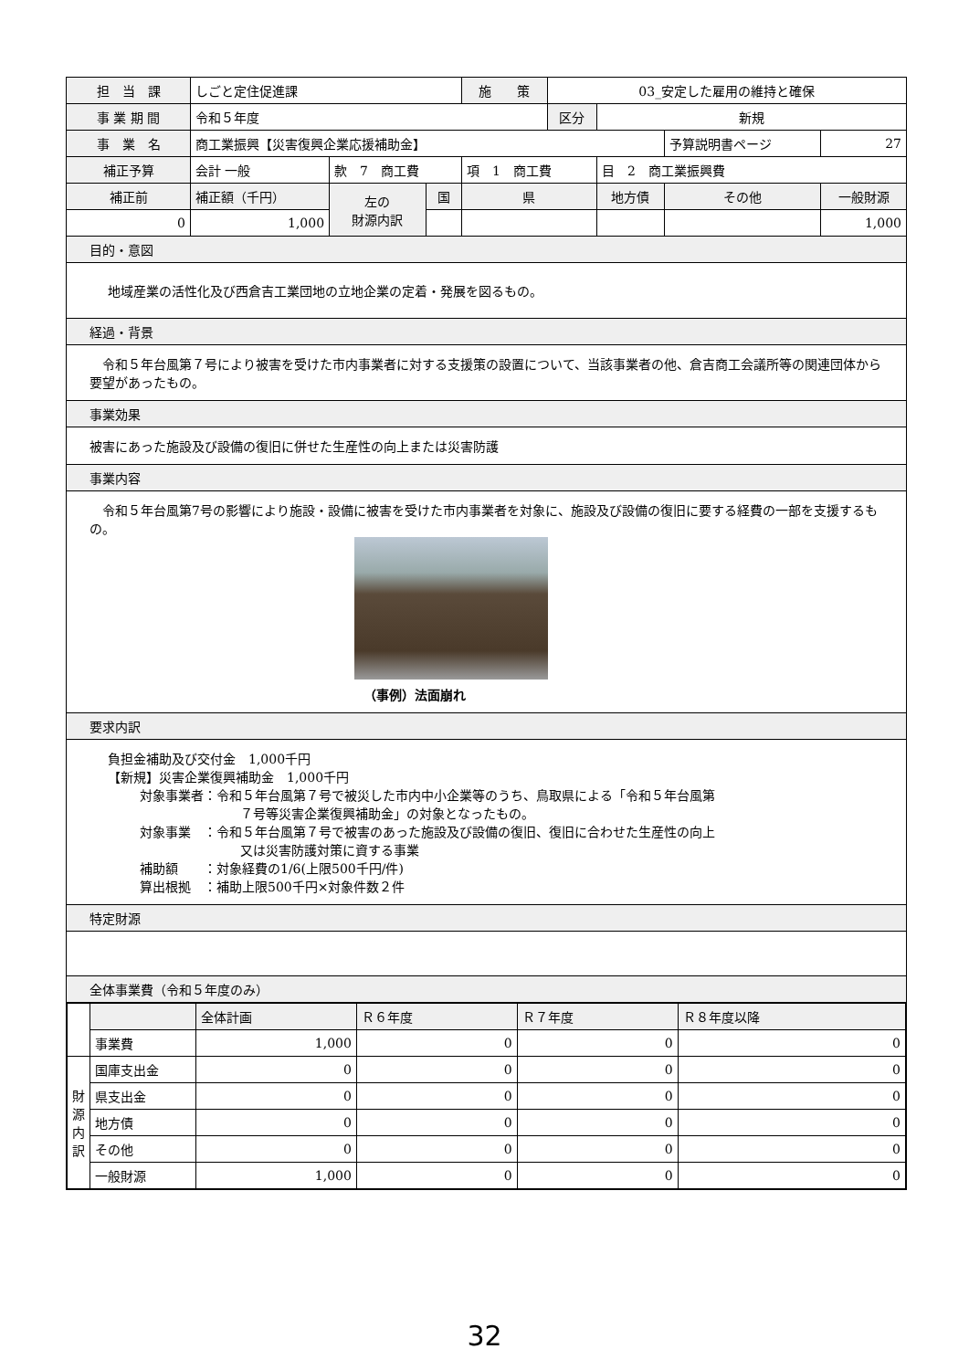| 担 当 課 | しごと定住促進課 | | | 施 策 | 03_安定した雇用の維持と確保 | | | |
| 事 業 期 間 | 令和５年度 | | | | 区分 | 新規 | | |
| 事 業 名 | 商工業振興【災害復興企業応援補助金】 | | | | | | 予算説明書ページ | 27 |
| 補正予算 | 会計 一般 | 款 7 商工費 | | 項 1 商工費 | | 目 2 商工業振興費 | | |
| 補正前 | 補正額（千円） | 左の 財源内訳 | 国 | 県 | | 地方債 | その他 | 一般財源 |
| 0 | 1,000 | | | | | | | 1,000 |
目的・意図
地域産業の活性化及び西倉吉工業団地の立地企業の定着・発展を図るもの。
経過・背景
　令和５年台風第７号により被害を受けた市内事業者に対する支援策の設置について、当該事業者の他、倉吉商工会議所等の関連団体から要望があったもの。
事業効果
被害にあった施設及び設備の復旧に併せた生産性の向上または災害防護
事業内容
　令和５年台風第7号の影響により施設・設備に被害を受けた市内事業者を対象に、施設及び設備の復旧に要する経費の一部を支援するもの。
（事例）法面崩れ
要求内訳
負担金補助及び交付金　1,000千円
【新規】災害企業復興補助金　1,000千円
対象事業者：令和５年台風第７号で被災した市内中小企業等のうち、鳥取県による「令和５年台風第
７号等災害企業復興補助金」の対象となったもの。
対象事業　：令和５年台風第７号で被害のあった施設及び設備の復旧、復旧に合わせた生産性の向上
又は災害防護対策に資する事業
補助額　　：対象経費の1/6(上限500千円/件)
算出根拠　：補助上限500千円×対象件数２件
特定財源
全体事業費（令和５年度のみ）
| | | 全体計画 | Ｒ６年度 | Ｒ７年度 | Ｒ８年度以降 |
| | 事業費 | 1,000 | 0 | 0 | 0 |
| 財 源 内 訳 | 国庫支出金 | 0 | 0 | 0 | 0 |
| | 県支出金 | 0 | 0 | 0 | 0 |
| | 地方債 | 0 | 0 | 0 | 0 |
| | その他 | 0 | 0 | 0 | 0 |
| | 一般財源 | 1,000 | 0 | 0 | 0 |
32